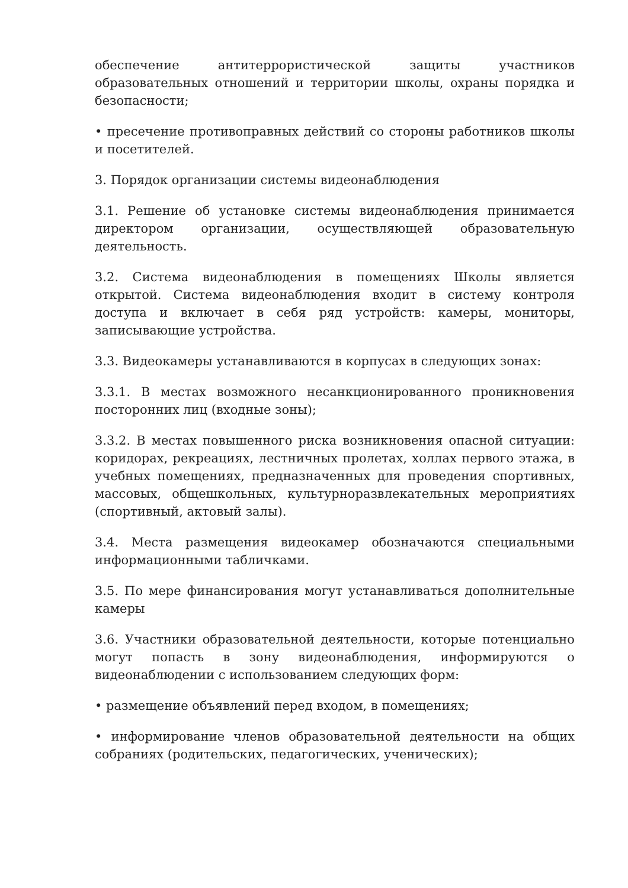обеспечение антитеррористической защиты участников образовательных отношений и территории школы, охраны порядка и безопасности;
• пресечение противоправных действий со стороны работников школы и посетителей.
3. Порядок организации системы видеонаблюдения
3.1. Решение об установке системы видеонаблюдения принимается директором организации, осуществляющей образовательную деятельность.
3.2. Система видеонаблюдения в помещениях Школы является открытой. Система видеонаблюдения входит в систему контроля доступа и включает в себя ряд устройств: камеры, мониторы, записывающие устройства.
3.3. Видеокамеры устанавливаются в корпусах в следующих зонах:
3.3.1. В местах возможного несанкционированного проникновения посторонних лиц (входные зоны);
3.3.2. В местах повышенного риска возникновения опасной ситуации: коридорах, рекреациях, лестничных пролетах, холлах первого этажа, в учебных помещениях, предназначенных для проведения спортивных, массовых, общешкольных, культурноразвлекательных мероприятиях (спортивный, актовый залы).
3.4. Места размещения видеокамер обозначаются специальными информационными табличками.
3.5. По мере финансирования могут устанавливаться дополнительные камеры
3.6. Участники образовательной деятельности, которые потенциально могут попасть в зону видеонаблюдения, информируются о видеонаблюдении с использованием следующих форм:
• размещение объявлений перед входом, в помещениях;
• информирование членов образовательной деятельности на общих собраниях (родительских, педагогических, ученических);